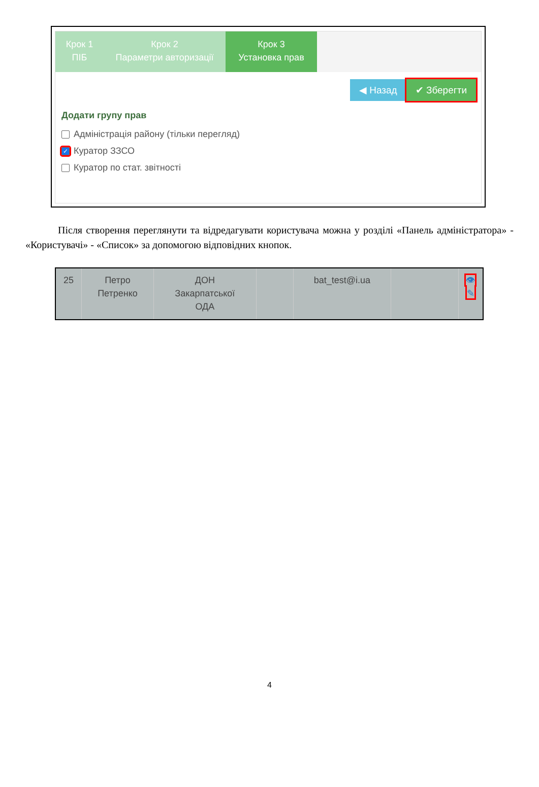Крок 1
ПІБ
Крок 2
Параметри авторизації
Крок 3
Установка прав
◀ Назад ✔ Зберегти
Додати групу прав
Адміністрація району (тільки перегляд)
✓ Куратор ЗЗСО
Куратор по стат. звітності
Після створення переглянути та відредагувати користувача можна у розділі «Панель адміністратора» - «Користувачі» - «Список» за допомогою відповідних кнопок.
| 25 | Петро Петренко | ДОН Закарпатської ОДА | | bat_test@i.ua | | 👁 ✎ |
4